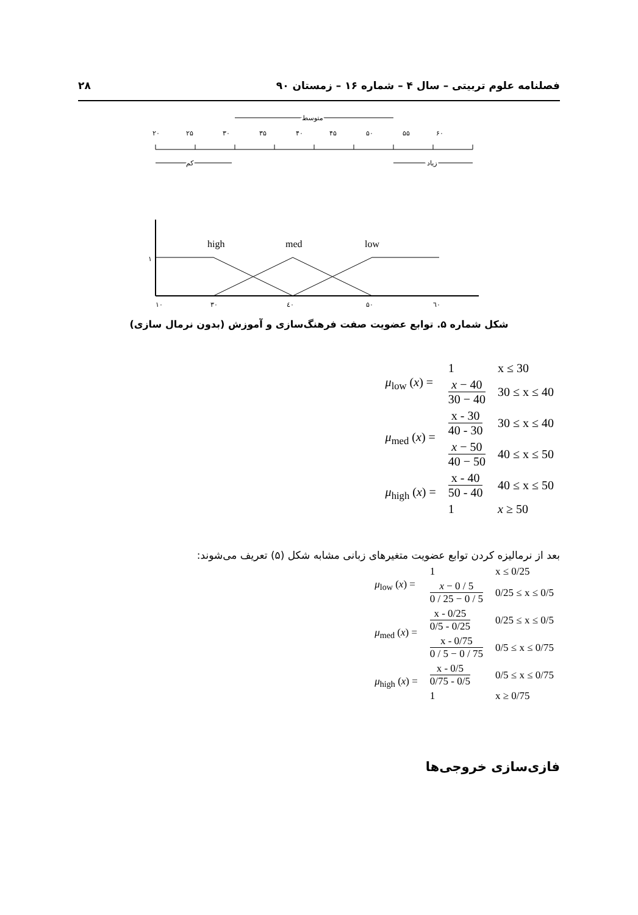۲۸ فصلنامه علوم تربیتی – سال ۴ – شماره ۱۶ – زمستان ۹۰
۲۰
۲۵
۳۰
۳۵
۴۰
۴۵
۵۰
۵۵
۶۰
متوسط
کم
زیاد
high
med
low
۱
۱۰
۳۰
٤۰
۵۰
٦۰
شکل شماره ۵. توابع عضویت صفت فرهنگ‌سازی و آموزش (بدون نرمال سازی)
| μ<sub>low</sub> ( x ) = | 1 | x ≤ 30 |
| | x − 40 30 − 40 | 30 ≤ x ≤ 40 |
| μ<sub>med</sub> ( x ) = | x - 30 40 - 30 | 30 ≤ x ≤ 40 |
| | x − 50 40 − 50 | 40 ≤ x ≤ 50 |
| μ<sub>high</sub> ( x ) = | x - 40 50 - 40 | 40 ≤ x ≤ 50 |
| | 1 | x ≥ 50 |
بعد از نرمالیزه کردن توابع عضویت متغیرهای زبانی مشابه شکل (۵) تعریف می‌شوند:
| μ<sub>low</sub> ( x ) = | 1 | x ≤ 0/25 |
| | x − 0 / 5 0 / 25 − 0 / 5 | 0/25 ≤ x ≤ 0/5 |
| μ<sub>med</sub> ( x ) = | x - 0/25 0/5 - 0/25 | 0/25 ≤ x ≤ 0/5 |
| | x - 0/75 0 / 5 − 0 / 75 | 0/5 ≤ x ≤ 0/75 |
| μ<sub>high</sub> ( x ) = | x - 0/5 0/75 - 0/5 | 0/5 ≤ x ≤ 0/75 |
| | 1 | x ≥ 0/75 |
فازی‌سازی خروجی‌ها